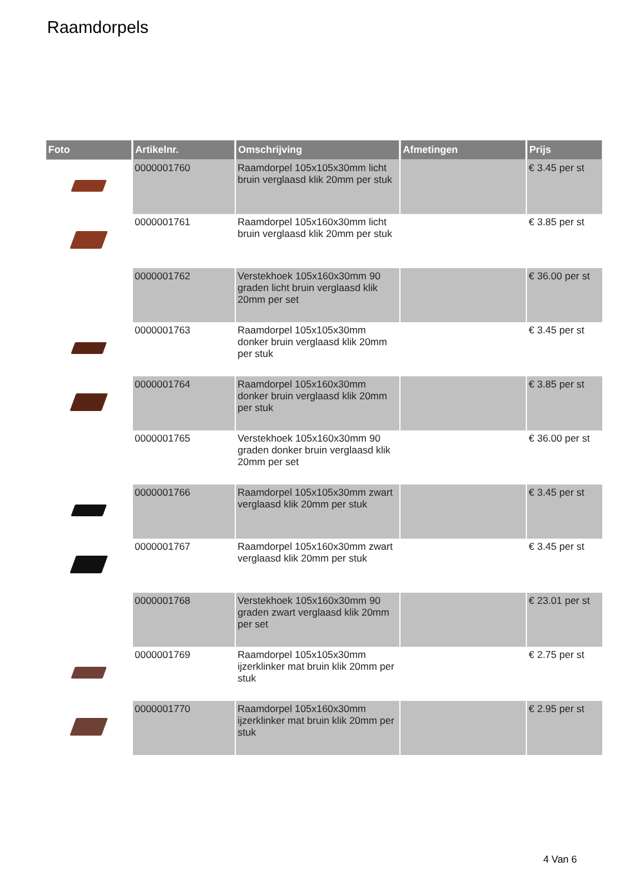Raamdorpels
| Foto | Artikelnr. | Omschrijving | Afmetingen | Prijs |
| --- | --- | --- | --- | --- |
| | 0000001760 | Raamdorpel 105x105x30mm licht bruin verglaasd klik 20mm per stuk | | € 3.45 per st |
| | 0000001761 | Raamdorpel 105x160x30mm licht bruin verglaasd klik 20mm per stuk | | € 3.85 per st |
| | 0000001762 | Verstekhoek 105x160x30mm 90 graden licht bruin verglaasd klik 20mm per set | | € 36.00 per st |
| | 0000001763 | Raamdorpel 105x105x30mm donker bruin verglaasd klik 20mm per stuk | | € 3.45 per st |
| | 0000001764 | Raamdorpel 105x160x30mm donker bruin verglaasd klik 20mm per stuk | | € 3.85 per st |
| | 0000001765 | Verstekhoek 105x160x30mm 90 graden donker bruin verglaasd klik 20mm per set | | € 36.00 per st |
| | 0000001766 | Raamdorpel 105x105x30mm zwart verglaasd klik 20mm per stuk | | € 3.45 per st |
| | 0000001767 | Raamdorpel 105x160x30mm zwart verglaasd klik 20mm per stuk | | € 3.45 per st |
| | 0000001768 | Verstekhoek 105x160x30mm 90 graden zwart verglaasd klik 20mm per set | | € 23.01 per st |
| | 0000001769 | Raamdorpel 105x105x30mm ijzerklinker mat bruin klik 20mm per stuk | | € 2.75 per st |
| | 0000001770 | Raamdorpel 105x160x30mm ijzerklinker mat bruin klik 20mm per stuk | | € 2.95 per st |
4 Van 6